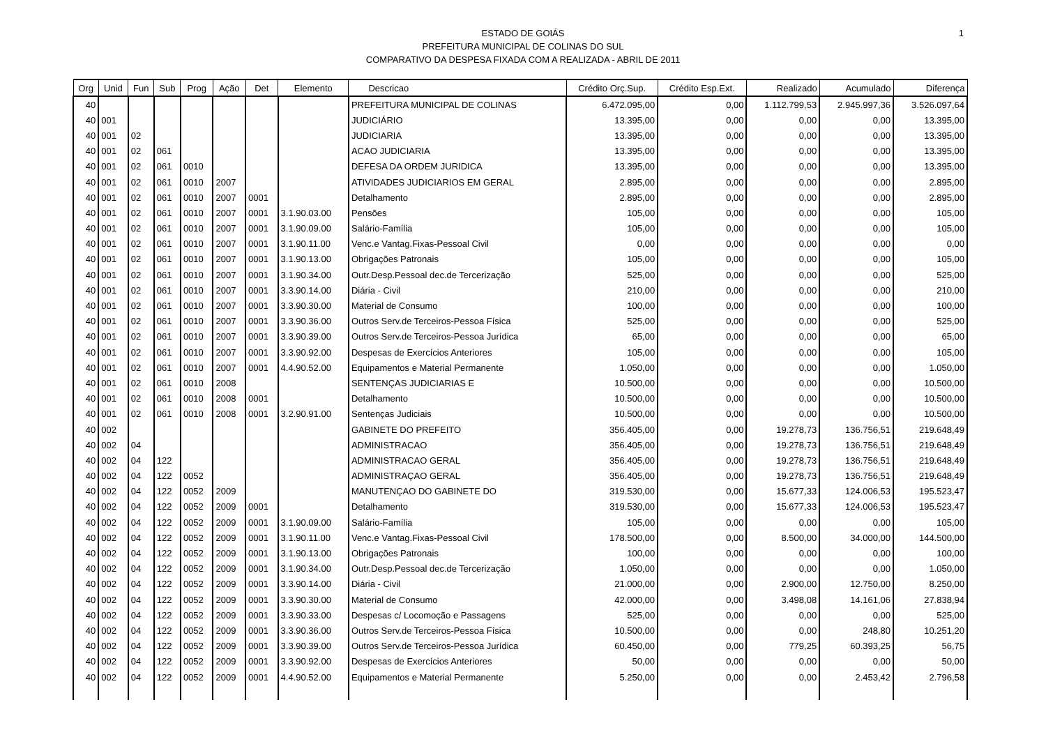1
ESTADO DE GOIÁS
PREFEITURA MUNICIPAL DE COLINAS DO SUL
COMPARATIVO DA DESPESA FIXADA COM A REALIZADA - ABRIL DE 2011
| Org | Unid | Fun | Sub | Prog | Ação | Det | Elemento | Descricao | Crédito Orç.Sup. | Crédito Esp.Ext. | Realizado | Acumulado | Diferença |
| --- | --- | --- | --- | --- | --- | --- | --- | --- | --- | --- | --- | --- | --- |
| 40 | | | | | | | | PREFEITURA MUNICIPAL DE COLINAS | 6.472.095,00 | 0,00 | 1.112.799,53 | 2.945.997,36 | 3.526.097,64 |
| 40 | 001 | | | | | | | JUDICIÁRIO | 13.395,00 | 0,00 | 0,00 | 0,00 | 13.395,00 |
| 40 | 001 | 02 | | | | | | JUDICIARIA | 13.395,00 | 0,00 | 0,00 | 0,00 | 13.395,00 |
| 40 | 001 | 02 | 061 | | | | | ACAO JUDICIARIA | 13.395,00 | 0,00 | 0,00 | 0,00 | 13.395,00 |
| 40 | 001 | 02 | 061 | 0010 | | | | DEFESA DA ORDEM JURIDICA | 13.395,00 | 0,00 | 0,00 | 0,00 | 13.395,00 |
| 40 | 001 | 02 | 061 | 0010 | 2007 | | | ATIVIDADES JUDICIARIOS EM GERAL | 2.895,00 | 0,00 | 0,00 | 0,00 | 2.895,00 |
| 40 | 001 | 02 | 061 | 0010 | 2007 | 0001 | | Detalhamento | 2.895,00 | 0,00 | 0,00 | 0,00 | 2.895,00 |
| 40 | 001 | 02 | 061 | 0010 | 2007 | 0001 | 3.1.90.03.00 | Pensões | 105,00 | 0,00 | 0,00 | 0,00 | 105,00 |
| 40 | 001 | 02 | 061 | 0010 | 2007 | 0001 | 3.1.90.09.00 | Salário-Família | 105,00 | 0,00 | 0,00 | 0,00 | 105,00 |
| 40 | 001 | 02 | 061 | 0010 | 2007 | 0001 | 3.1.90.11.00 | Venc.e Vantag.Fixas-Pessoal Civil | 0,00 | 0,00 | 0,00 | 0,00 | 0,00 |
| 40 | 001 | 02 | 061 | 0010 | 2007 | 0001 | 3.1.90.13.00 | Obrigações Patronais | 105,00 | 0,00 | 0,00 | 0,00 | 105,00 |
| 40 | 001 | 02 | 061 | 0010 | 2007 | 0001 | 3.1.90.34.00 | Outr.Desp.Pessoal dec.de Tercerização | 525,00 | 0,00 | 0,00 | 0,00 | 525,00 |
| 40 | 001 | 02 | 061 | 0010 | 2007 | 0001 | 3.3.90.14.00 | Diária - Civil | 210,00 | 0,00 | 0,00 | 0,00 | 210,00 |
| 40 | 001 | 02 | 061 | 0010 | 2007 | 0001 | 3.3.90.30.00 | Material de Consumo | 100,00 | 0,00 | 0,00 | 0,00 | 100,00 |
| 40 | 001 | 02 | 061 | 0010 | 2007 | 0001 | 3.3.90.36.00 | Outros Serv.de Terceiros-Pessoa Física | 525,00 | 0,00 | 0,00 | 0,00 | 525,00 |
| 40 | 001 | 02 | 061 | 0010 | 2007 | 0001 | 3.3.90.39.00 | Outros Serv.de Terceiros-Pessoa Jurídica | 65,00 | 0,00 | 0,00 | 0,00 | 65,00 |
| 40 | 001 | 02 | 061 | 0010 | 2007 | 0001 | 3.3.90.92.00 | Despesas de Exercícios Anteriores | 105,00 | 0,00 | 0,00 | 0,00 | 105,00 |
| 40 | 001 | 02 | 061 | 0010 | 2007 | 0001 | 4.4.90.52.00 | Equipamentos e Material Permanente | 1.050,00 | 0,00 | 0,00 | 0,00 | 1.050,00 |
| 40 | 001 | 02 | 061 | 0010 | 2008 | | | SENTENÇAS JUDICIARIAS E | 10.500,00 | 0,00 | 0,00 | 0,00 | 10.500,00 |
| 40 | 001 | 02 | 061 | 0010 | 2008 | 0001 | | Detalhamento | 10.500,00 | 0,00 | 0,00 | 0,00 | 10.500,00 |
| 40 | 001 | 02 | 061 | 0010 | 2008 | 0001 | 3.2.90.91.00 | Sentenças Judiciais | 10.500,00 | 0,00 | 0,00 | 0,00 | 10.500,00 |
| 40 | 002 | | | | | | | GABINETE DO PREFEITO | 356.405,00 | 0,00 | 19.278,73 | 136.756,51 | 219.648,49 |
| 40 | 002 | 04 | | | | | | ADMINISTRACAO | 356.405,00 | 0,00 | 19.278,73 | 136.756,51 | 219.648,49 |
| 40 | 002 | 04 | 122 | | | | | ADMINISTRACAO GERAL | 356.405,00 | 0,00 | 19.278,73 | 136.756,51 | 219.648,49 |
| 40 | 002 | 04 | 122 | 0052 | | | | ADMINISTRAÇAO GERAL | 356.405,00 | 0,00 | 19.278,73 | 136.756,51 | 219.648,49 |
| 40 | 002 | 04 | 122 | 0052 | 2009 | | | MANUTENÇAO DO GABINETE DO | 319.530,00 | 0,00 | 15.677,33 | 124.006,53 | 195.523,47 |
| 40 | 002 | 04 | 122 | 0052 | 2009 | 0001 | | Detalhamento | 319.530,00 | 0,00 | 15.677,33 | 124.006,53 | 195.523,47 |
| 40 | 002 | 04 | 122 | 0052 | 2009 | 0001 | 3.1.90.09.00 | Salário-Família | 105,00 | 0,00 | 0,00 | 0,00 | 105,00 |
| 40 | 002 | 04 | 122 | 0052 | 2009 | 0001 | 3.1.90.11.00 | Venc.e Vantag.Fixas-Pessoal Civil | 178.500,00 | 0,00 | 8.500,00 | 34.000,00 | 144.500,00 |
| 40 | 002 | 04 | 122 | 0052 | 2009 | 0001 | 3.1.90.13.00 | Obrigações Patronais | 100,00 | 0,00 | 0,00 | 0,00 | 100,00 |
| 40 | 002 | 04 | 122 | 0052 | 2009 | 0001 | 3.1.90.34.00 | Outr.Desp.Pessoal dec.de Tercerização | 1.050,00 | 0,00 | 0,00 | 0,00 | 1.050,00 |
| 40 | 002 | 04 | 122 | 0052 | 2009 | 0001 | 3.3.90.14.00 | Diária - Civil | 21.000,00 | 0,00 | 2.900,00 | 12.750,00 | 8.250,00 |
| 40 | 002 | 04 | 122 | 0052 | 2009 | 0001 | 3.3.90.30.00 | Material de Consumo | 42.000,00 | 0,00 | 3.498,08 | 14.161,06 | 27.838,94 |
| 40 | 002 | 04 | 122 | 0052 | 2009 | 0001 | 3.3.90.33.00 | Despesas c/ Locomoção e Passagens | 525,00 | 0,00 | 0,00 | 0,00 | 525,00 |
| 40 | 002 | 04 | 122 | 0052 | 2009 | 0001 | 3.3.90.36.00 | Outros Serv.de Terceiros-Pessoa Física | 10.500,00 | 0,00 | 0,00 | 248,80 | 10.251,20 |
| 40 | 002 | 04 | 122 | 0052 | 2009 | 0001 | 3.3.90.39.00 | Outros Serv.de Terceiros-Pessoa Jurídica | 60.450,00 | 0,00 | 779,25 | 60.393,25 | 56,75 |
| 40 | 002 | 04 | 122 | 0052 | 2009 | 0001 | 3.3.90.92.00 | Despesas de Exercícios Anteriores | 50,00 | 0,00 | 0,00 | 0,00 | 50,00 |
| 40 | 002 | 04 | 122 | 0052 | 2009 | 0001 | 4.4.90.52.00 | Equipamentos e Material Permanente | 5.250,00 | 0,00 | 0,00 | 2.453,42 | 2.796,58 |